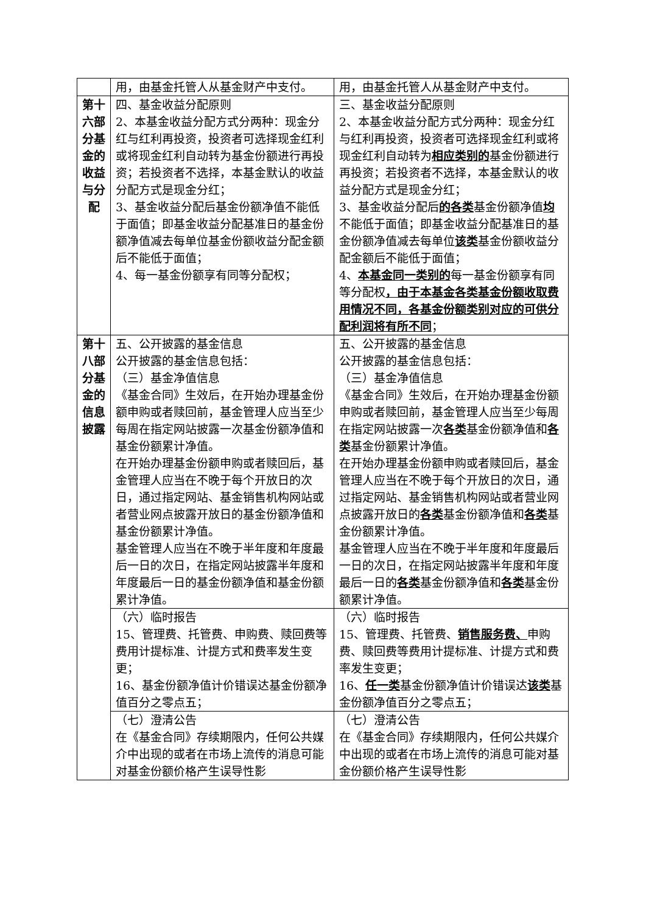| | 用，由基金托管人从基金财产中支付。 | 用，由基金托管人从基金财产中支付。 |
| 第十六部分基金的收益与分配 | 四、基金收益分配原则 2、本基金收益分配方式分两种：现金分红与红利再投资，投资者可选择现金红利或将现金红利自动转为基金份额进行再投资；若投资者不选择，本基金默认的收益分配方式是现金分红； 3、基金收益分配后基金份额净值不能低于面值；即基金收益分配基准日的基金份额净值减去每单位基金份额收益分配金额后不能低于面值； 4、每一基金份额享有同等分配权； | 三、基金收益分配原则 2、本基金收益分配方式分两种：现金分红与红利再投资，投资者可选择现金红利或将现金红利自动转为 相应类别的 基金份额进行再投资；若投资者不选择，本基金默认的收益分配方式是现金分红； 3、基金收益分配后 的各类 基金份额净值 均 不能低于面值；即基金收益分配基准日的基金份额净值减去每单位 该类 基金份额收益分配金额后不能低于面值； 4、 本基金同一类别的 每一基金份额享有同等分配权 ，由于本基金各类基金份额收取费用情况不同，各基金份额类别对应的可供分配利润将有所不同 ； |
| 第十八部分基金的信息披露 | 五、公开披露的基金信息 公开披露的基金信息包括： （三）基金净值信息 《基金合同》生效后，在开始办理基金份额申购或者赎回前，基金管理人应当至少每周在指定网站披露一次基金份额净值和基金份额累计净值。 在开始办理基金份额申购或者赎回后，基金管理人应当在不晚于每个开放日的次日，通过指定网站、基金销售机构网站或者营业网点披露开放日的基金份额净值和基金份额累计净值。 基金管理人应当在不晚于半年度和年度最后一日的次日，在指定网站披露半年度和年度最后一日的基金份额净值和基金份额累计净值。 | 五、公开披露的基金信息 公开披露的基金信息包括： （三）基金净值信息 《基金合同》生效后，在开始办理基金份额申购或者赎回前，基金管理人应当至少每周在指定网站披露一次 各类 基金份额净值和 各类 基金份额累计净值。 在开始办理基金份额申购或者赎回后，基金管理人应当在不晚于每个开放日的次日，通过指定网站、基金销售机构网站或者营业网点披露开放日的 各类 基金份额净值和 各类 基金份额累计净值。 基金管理人应当在不晚于半年度和年度最后一日的次日，在指定网站披露半年度和年度最后一日的 各类 基金份额净值和 各类 基金份额累计净值。 |
| | （六）临时报告 15、管理费、托管费、申购费、赎回费等费用计提标准、计提方式和费率发生变更； 16、基金份额净值计价错误达基金份额净值百分之零点五； | （六）临时报告 15、管理费、托管费、 销售服务费、 申购费、赎回费等费用计提标准、计提方式和费率发生变更； 16、 任一类 基金份额净值计价错误达 该类 基金份额净值百分之零点五； |
| | （七）澄清公告 在《基金合同》存续期限内，任何公共媒介中出现的或者在市场上流传的消息可能对基金份额价格产生误导性影 | （七）澄清公告 在《基金合同》存续期限内，任何公共媒介中出现的或者在市场上流传的消息可能对基金份额价格产生误导性影 |